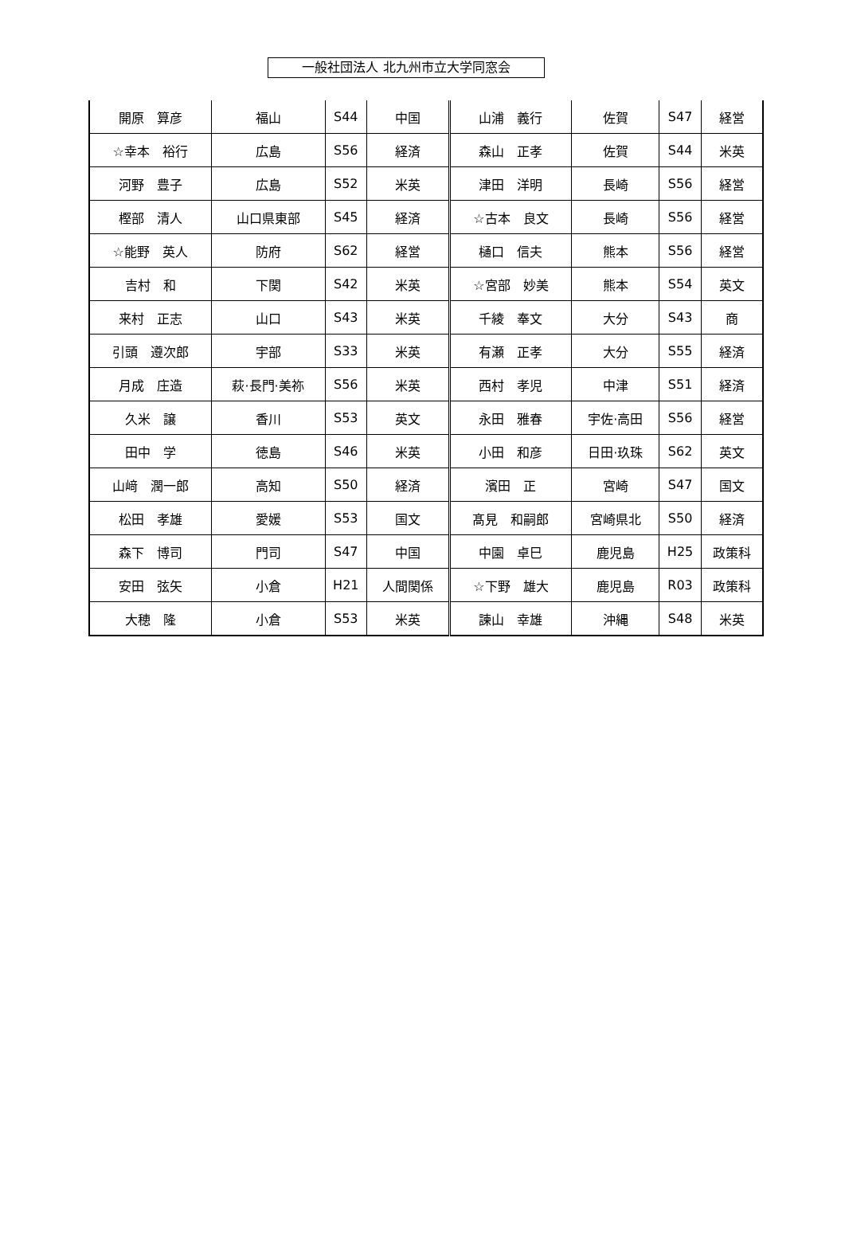一般社団法人 北九州市立大学同窓会
| 開原 算彦 | 福山 | S44 | 中国 | 山浦 義行 | 佐賀 | S47 | 経営 |
| ☆幸本 裕行 | 広島 | S56 | 経済 | 森山 正孝 | 佐賀 | S44 | 米英 |
| 河野 豊子 | 広島 | S52 | 米英 | 津田 洋明 | 長崎 | S56 | 経営 |
| 樫部 清人 | 山口県東部 | S45 | 経済 | ☆古本 良文 | 長崎 | S56 | 経営 |
| ☆能野 英人 | 防府 | S62 | 経営 | 樋口 信夫 | 熊本 | S56 | 経営 |
| 吉村 和 | 下関 | S42 | 米英 | ☆宮部 妙美 | 熊本 | S54 | 英文 |
| 来村 正志 | 山口 | S43 | 米英 | 千綾 奉文 | 大分 | S43 | 商 |
| 引頭 遵次郎 | 宇部 | S33 | 米英 | 有瀬 正孝 | 大分 | S55 | 経済 |
| 月成 庄造 | 萩·長門·美祢 | S56 | 米英 | 西村 孝児 | 中津 | S51 | 経済 |
| 久米 譲 | 香川 | S53 | 英文 | 永田 雅春 | 宇佐·高田 | S56 | 経営 |
| 田中 学 | 徳島 | S46 | 米英 | 小田 和彦 | 日田·玖珠 | S62 | 英文 |
| 山﨑 潤一郎 | 高知 | S50 | 経済 | 濱田 正 | 宮崎 | S47 | 国文 |
| 松田 孝雄 | 愛媛 | S53 | 国文 | 髙見 和嗣郎 | 宮崎県北 | S50 | 経済 |
| 森下 博司 | 門司 | S47 | 中国 | 中園 卓巳 | 鹿児島 | H25 | 政策科 |
| 安田 弦矢 | 小倉 | H21 | 人間関係 | ☆下野 雄大 | 鹿児島 | R03 | 政策科 |
| 大穂 隆 | 小倉 | S53 | 米英 | 諫山 幸雄 | 沖縄 | S48 | 米英 |